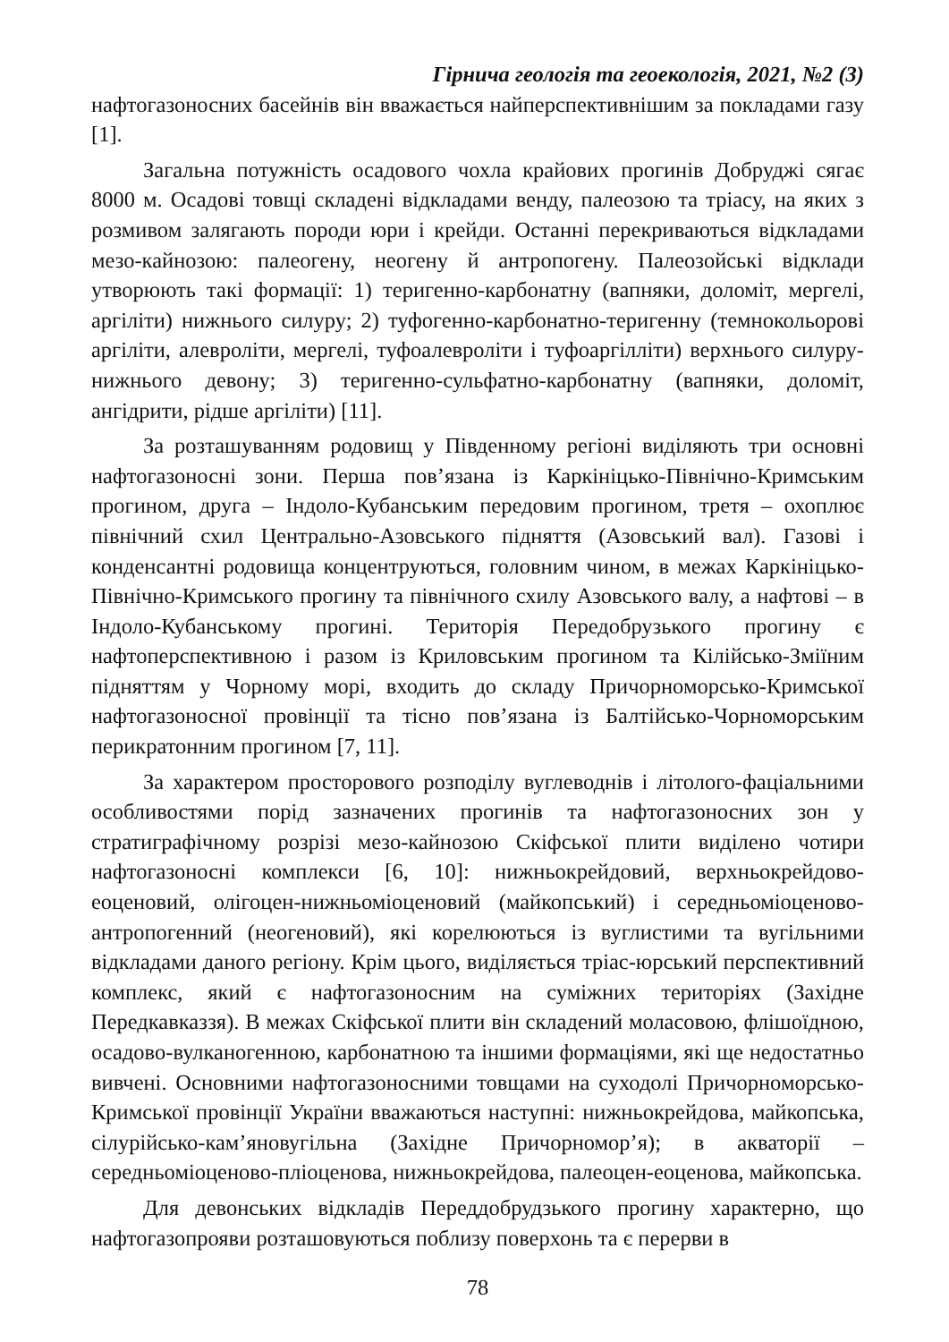Гірнича геологія та геоекологія, 2021, №2 (3)
нафтогазоносних басейнів він вважається найперспективнішим за покладами газу [1].
Загальна потужність осадового чохла крайових прогинів Добруджі сягає 8000 м. Осадові товщі складені відкладами венду, палеозою та тріасу, на яких з розмивом залягають породи юри і крейди. Останні перекриваються відкладами мезо-кайнозою: палеогену, неогену й антропогену. Палеозойські відклади утворюють такі формації: 1) теригенно-карбонатну (вапняки, доломіт, мергелі, аргіліти) нижнього силуру; 2) туфогенно-карбонатно-теригенну (темнокольорові аргіліти, алевроліти, мергелі, туфоалевроліти і туфоаргілліти) верхнього силуру-нижнього девону; 3) теригенно-сульфатно-карбонатну (вапняки, доломіт, ангідрити, рідше аргіліти) [11].
За розташуванням родовищ у Південному регіоні виділяють три основні нафтогазоносні зони. Перша пов’язана із Каркініцько-Північно-Кримським прогином, друга – Індоло-Кубанським передовим прогином, третя – охоплює північний схил Центрально-Азовського підняття (Азовський вал). Газові і конденсантні родовища концентруються, головним чином, в межах Каркініцько-Північно-Кримського прогину та північного схилу Азовського валу, а нафтові – в Індоло-Кубанському прогині. Територія Передобрузького прогину є нафтоперспективною і разом із Криловським прогином та Кілійсько-Зміїним підняттям у Чорному морі, входить до складу Причорноморсько-Кримської нафтогазоносної провінції та тісно пов’язана із Балтійсько-Чорноморським перикратонним прогином [7, 11].
За характером просторового розподілу вуглеводнів і літолого-фаціальними особливостями порід зазначених прогинів та нафтогазоносних зон у стратиграфічному розрізі мезо-кайнозою Скіфської плити виділено чотири нафтогазоносні комплекси [6, 10]: нижньокрейдовий, верхньокрейдово-еоценовий, олігоцен-нижньоміоценовий (майкопський) і середньоміоценово-антропогенний (неогеновий), які корелюються із вуглистими та вугільними відкладами даного регіону. Крім цього, виділяється тріас-юрський перспективний комплекс, який є нафтогазоносним на суміжних територіях (Західне Передкавказзя). В межах Скіфської плити він складений моласовою, флішоїдною, осадово-вулканогенною, карбонатною та іншими формаціями, які ще недостатньо вивчені. Основними нафтогазоносними товщами на суходолі Причорноморсько-Кримської провінції України вважаються наступні: нижньокрейдова, майкопська, сілурійсько-кам’яновугільна (Західне Причорномор’я); в акваторії – середньоміоценово-пліоценова, нижньокрейдова, палеоцен-еоценова, майкопська.
Для девонських відкладів Переддобрудзького прогину характерно, що нафтогазопрояви розташовуються поблизу поверхонь та є перерви в
78